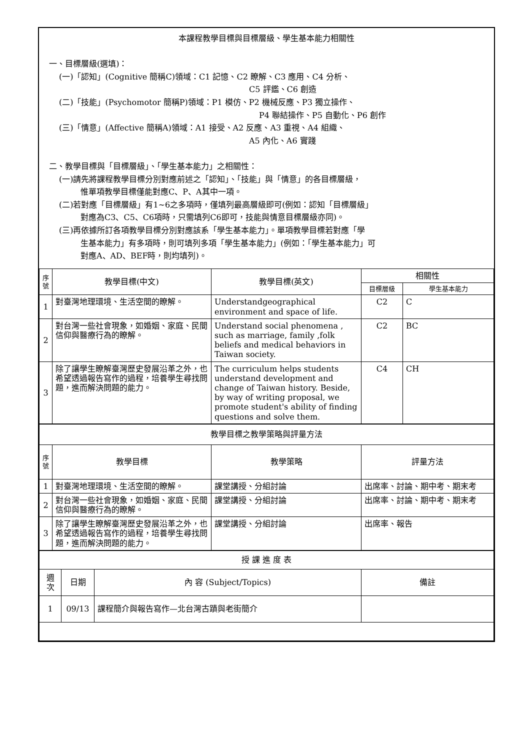本課程教學目標與目標層級、學生基本能力相關性
一、目標層級(選填)：
(一)「認知」(Cognitive 簡稱C)領域：C1 記憶、C2 瞭解、C3 應用、C4 分析、
C5 評鑑、C6 創造
(二)「技能」(Psychomotor 簡稱P)領域：P1 模仿、P2 機械反應、P3 獨立操作、
P4 聯結操作、P5 自動化、P6 創作
(三)「情意」(Affective 簡稱A)領域：A1 接受、A2 反應、A3 重視、A4 組織、
A5 內化、A6 實踐
二、教學目標與「目標層級」、「學生基本能力」之相關性：
(一)請先將課程教學目標分別對應前述之「認知」、「技能」與「情意」的各目標層級，
惟單項教學目標僅能對應C、P、A其中一項。
(二)若對應「目標層級」有1~6之多項時，僅填列最高層級即可(例如：認知「目標層級」
對應為C3、C5、C6項時，只需填列C6即可，技能與情意目標層級亦同)。
(三)再依據所訂各項教學目標分別對應該系「學生基本能力」。單項教學目標若對應「學
生基本能力」有多項時，則可填列多項「學生基本能力」(例如：「學生基本能力」可
對應A、AD、BEF時，則均填列)。
| 序號 | 教學目標(中文) | 教學目標(英文) | 相關性 | |
| --- | --- | --- | --- | --- |
| | | | 目標層級 | 學生基本能力 |
| 1 | 對臺灣地理環境、生活空間的瞭解。 | Understandgeographical environment and space of life. | C2 | C |
| 2 | 對台灣一些社會現象，如婚姻、家庭、民間信仰與醫療行為的瞭解。 | Understand social phenomena , such as marriage, family ,folk beliefs and medical behaviors in Taiwan society. | C2 | BC |
| 3 | 除了讓學生瞭解臺灣歷史發展沿革之外，也希望透過報告寫作的過程，培養學生尋找問題，進而解決問題的能力。 | The curriculum helps students understand development and change of Taiwan history. Beside, by way of writing proposal, we promote student's ability of finding questions and solve them. | C4 | CH |
| 教學目標之教學策略與評量方法 | | | |
| --- | --- | --- | --- |
| 序號 | 教學目標 | 教學策略 | 評量方法 |
| 1 | 對臺灣地理環境、生活空間的瞭解。 | 課堂講授、分組討論 | 出席率、討論、期中考、期末考 |
| 2 | 對台灣一些社會現象，如婚姻、家庭、民間信仰與醫療行為的瞭解。 | 課堂講授、分組討論 | 出席率、討論、期中考、期末考 |
| 3 | 除了讓學生瞭解臺灣歷史發展沿革之外，也希望透過報告寫作的過程，培養學生尋找問題，進而解決問題的能力。 | 課堂講授、分組討論 | 出席率、報告 |
| 授 課 進 度 表 | | | |
| --- | --- | --- | --- |
| 週次 | 日期 | 內 容 (Subject/Topics) | 備註 |
| 1 | 09/13 | 課程簡介與報告寫作—北台灣古蹟與老街簡介 | |